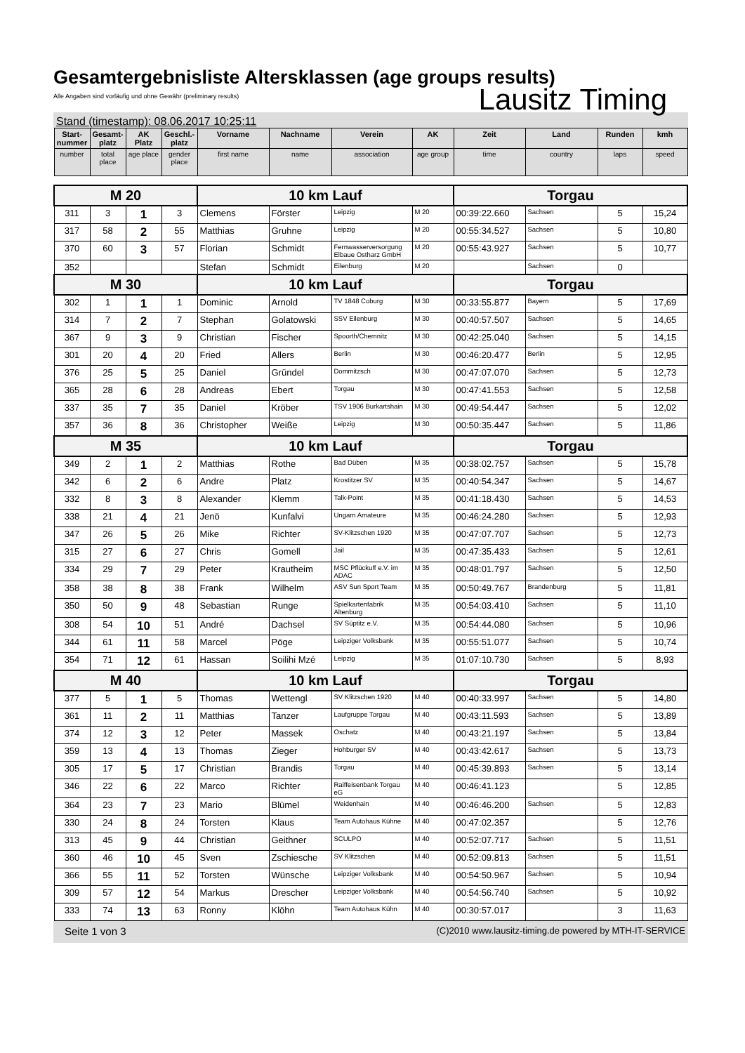Gesamtergebnisliste Altersklassen (age groups results)
Alle Angaben sind vorläufig und ohne Gewähr (preliminary results)
Lausitz Timing
Stand (timestamp): 08.06.2017 10:25:11
| Start-nummer | Gesamt-platz | AK Platz | Geschl.-platz | Vorname | Nachname | Verein | AK | Zeit | Land | Runden | kmh |
| --- | --- | --- | --- | --- | --- | --- | --- | --- | --- | --- | --- |
| number | total place | age place | gender place | first name | name | association | age group | time | country | laps | speed |
| M 20 | | | | 10 km Lauf | | | | Torgau | | | |
| 311 | 3 | 1 | 3 | Clemens | Förster | Leipzig | M 20 | 00:39:22.660 | Sachsen | 5 | 15,24 |
| 317 | 58 | 2 | 55 | Matthias | Gruhne | Leipzig | M 20 | 00:55:34.527 | Sachsen | 5 | 10,80 |
| 370 | 60 | 3 | 57 | Florian | Schmidt | Fernwasserversorgung Elbaue Ostharz GmbH | M 20 | 00:55:43.927 | Sachsen | 5 | 10,77 |
| 352 | | | | Stefan | Schmidt | Eilenburg | M 20 | | Sachsen | 0 | |
| M 30 | | | | 10 km Lauf | | | | Torgau | | | |
| 302 | 1 | 1 | 1 | Dominic | Arnold | TV 1848 Coburg | M 30 | 00:33:55.877 | Bayern | 5 | 17,69 |
| 314 | 7 | 2 | 7 | Stephan | Golatowski | SSV Eilenburg | M 30 | 00:40:57.507 | Sachsen | 5 | 14,65 |
| 367 | 9 | 3 | 9 | Christian | Fischer | Spoorth/Chemnitz | M 30 | 00:42:25.040 | Sachsen | 5 | 14,15 |
| 301 | 20 | 4 | 20 | Fried | Allers | Berlin | M 30 | 00:46:20.477 | Berlin | 5 | 12,95 |
| 376 | 25 | 5 | 25 | Daniel | Gründel | Dommitzsch | M 30 | 00:47:07.070 | Sachsen | 5 | 12,73 |
| 365 | 28 | 6 | 28 | Andreas | Ebert | Torgau | M 30 | 00:47:41.553 | Sachsen | 5 | 12,58 |
| 337 | 35 | 7 | 35 | Daniel | Kröber | TSV 1906 Burkartshain | M 30 | 00:49:54.447 | Sachsen | 5 | 12,02 |
| 357 | 36 | 8 | 36 | Christopher | Weiße | Leipzig | M 30 | 00:50:35.447 | Sachsen | 5 | 11,86 |
| M 35 | | | | 10 km Lauf | | | | Torgau | | | |
| 349 | 2 | 1 | 2 | Matthias | Rothe | Bad Düben | M 35 | 00:38:02.757 | Sachsen | 5 | 15,78 |
| 342 | 6 | 2 | 6 | Andre | Platz | Krostitzer SV | M 35 | 00:40:54.347 | Sachsen | 5 | 14,67 |
| 332 | 8 | 3 | 8 | Alexander | Klemm | Talk-Point | M 35 | 00:41:18.430 | Sachsen | 5 | 14,53 |
| 338 | 21 | 4 | 21 | Jenö | Kunfalvi | Ungarn Amateure | M 35 | 00:46:24.280 | Sachsen | 5 | 12,93 |
| 347 | 26 | 5 | 26 | Mike | Richter | SV-Klitzschen 1920 | M 35 | 00:47:07.707 | Sachsen | 5 | 12,73 |
| 315 | 27 | 6 | 27 | Chris | Gomell | Jail | M 35 | 00:47:35.433 | Sachsen | 5 | 12,61 |
| 334 | 29 | 7 | 29 | Peter | Krautheim | MSC Pflückuff e.V. im ADAC | M 35 | 00:48:01.797 | Sachsen | 5 | 12,50 |
| 358 | 38 | 8 | 38 | Frank | Wilhelm | ASV Sun Sport Team | M 35 | 00:50:49.767 | Brandenburg | 5 | 11,81 |
| 350 | 50 | 9 | 48 | Sebastian | Runge | Spielkartenfabrik Altenburg | M 35 | 00:54:03.410 | Sachsen | 5 | 11,10 |
| 308 | 54 | 10 | 51 | André | Dachsel | SV Süptitz e.V. | M 35 | 00:54:44.080 | Sachsen | 5 | 10,96 |
| 344 | 61 | 11 | 58 | Marcel | Pöge | Leipziger Volksbank | M 35 | 00:55:51.077 | Sachsen | 5 | 10,74 |
| 354 | 71 | 12 | 61 | Hassan | Soilihi Mzé | Leipzig | M 35 | 01:07:10.730 | Sachsen | 5 | 8,93 |
| M 40 | | | | 10 km Lauf | | | | Torgau | | | |
| 377 | 5 | 1 | 5 | Thomas | Wettengl | SV Klitzschen 1920 | M 40 | 00:40:33.997 | Sachsen | 5 | 14,80 |
| 361 | 11 | 2 | 11 | Matthias | Tanzer | Laufgruppe Torgau | M 40 | 00:43:11.593 | Sachsen | 5 | 13,89 |
| 374 | 12 | 3 | 12 | Peter | Massek | Oschatz | M 40 | 00:43:21.197 | Sachsen | 5 | 13,84 |
| 359 | 13 | 4 | 13 | Thomas | Zieger | Hohburger SV | M 40 | 00:43:42.617 | Sachsen | 5 | 13,73 |
| 305 | 17 | 5 | 17 | Christian | Brandis | Torgau | M 40 | 00:45:39.893 | Sachsen | 5 | 13,14 |
| 346 | 22 | 6 | 22 | Marco | Richter | Raiffeisenbank Torgau eG | M 40 | 00:46:41.123 | | 5 | 12,85 |
| 364 | 23 | 7 | 23 | Mario | Blümel | Weidenhain | M 40 | 00:46:46.200 | Sachsen | 5 | 12,83 |
| 330 | 24 | 8 | 24 | Torsten | Klaus | Team Autohaus Kühne | M 40 | 00:47:02.357 | | 5 | 12,76 |
| 313 | 45 | 9 | 44 | Christian | Geithner | SCULPO | M 40 | 00:52:07.717 | Sachsen | 5 | 11,51 |
| 360 | 46 | 10 | 45 | Sven | Zschiesche | SV Klitzschen | M 40 | 00:52:09.813 | Sachsen | 5 | 11,51 |
| 366 | 55 | 11 | 52 | Torsten | Wünsche | Leipziger Volksbank | M 40 | 00:54:50.967 | Sachsen | 5 | 10,94 |
| 309 | 57 | 12 | 54 | Markus | Drescher | Leipziger Volksbank | M 40 | 00:54:56.740 | Sachsen | 5 | 10,92 |
| 333 | 74 | 13 | 63 | Ronny | Klöhn | Team Autohaus Kühn | M 40 | 00:30:57.017 | | 3 | 11,63 |
Seite 1 von 3 (C)2010 www.lausitz-timing.de powered by MTH-IT-SERVICE